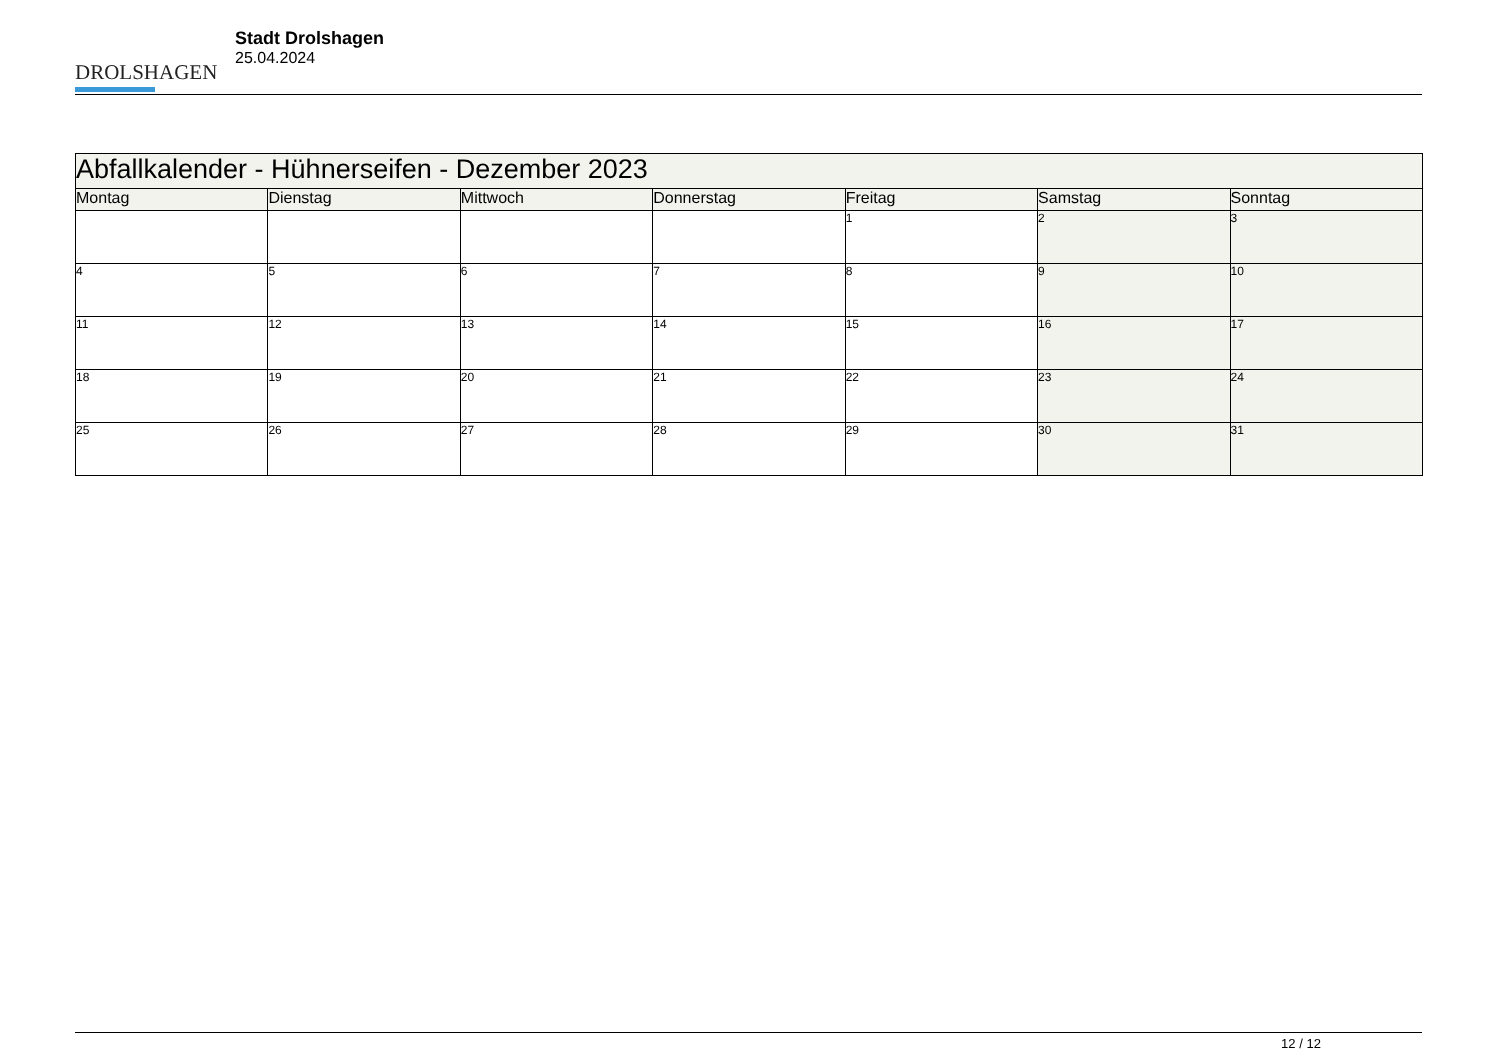DROLSHAGEN
Stadt Drolshagen
25.04.2024
| Abfallkalender - Hühnerseifen - Dezember 2023 | | | | | | |
| --- | --- | --- | --- | --- | --- | --- |
| Montag | Dienstag | Mittwoch | Donnerstag | Freitag | Samstag | Sonntag |
| | | | | 1 | 2 | 3 |
| 4 | 5 | 6 | 7 | 8 | 9 | 10 |
| 11 | 12 | 13 | 14 | 15 | 16 | 17 |
| 18 | 19 | 20 | 21 | 22 | 23 | 24 |
| 25 | 26 | 27 | 28 | 29 | 30 | 31 |
12 / 12